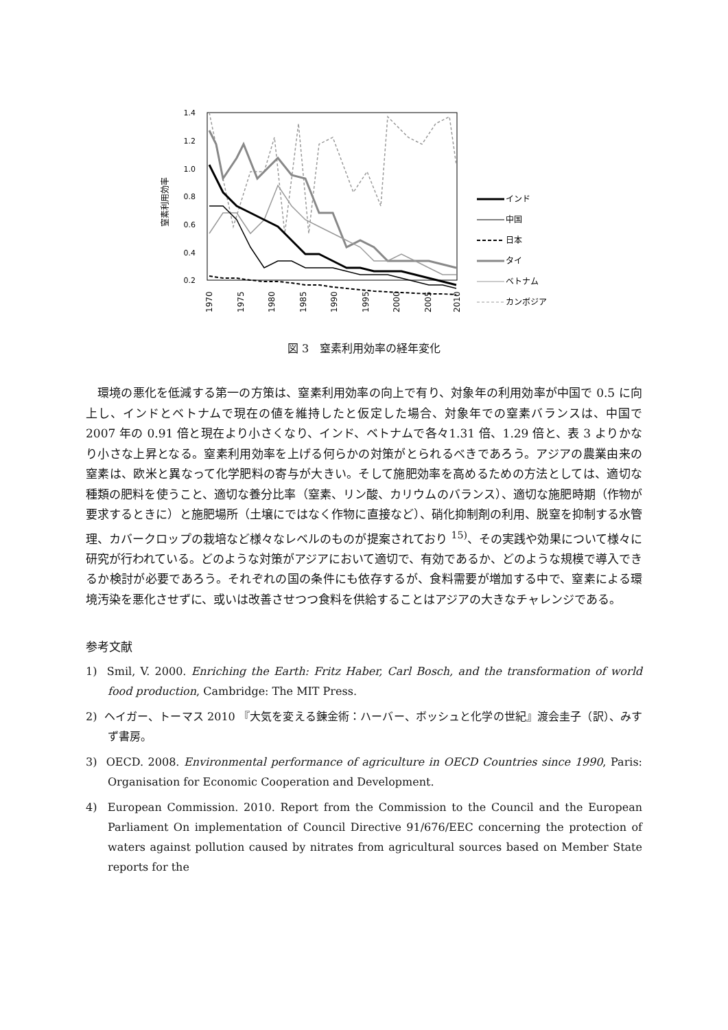窒素利用効率
1.4
1.2
1.0
0.8
0.6
0.4
0.2
1970
1975
1980
1985
1990
1995
2000
2005
2010
インド
中国
日本
タイ
ベトナム
カンボジア
図 3　窒素利用効率の経年変化
環境の悪化を低減する第一の方策は、窒素利用効率の向上で有り、対象年の利用効率が中国で 0.5 に向上し、インドとベトナムで現在の値を維持したと仮定した場合、対象年での窒素バランスは、中国で 2007 年の 0.91 倍と現在より小さくなり、インド、ベトナムで各々1.31 倍、1.29 倍と、表 3 よりかなり小さな上昇となる。窒素利用効率を上げる何らかの対策がとられるべきであろう。アジアの農業由来の窒素は、欧米と異なって化学肥料の寄与が大きい。そして施肥効率を高めるための方法としては、適切な種類の肥料を使うこと、適切な養分比率（窒素、リン酸、カリウムのバランス）、適切な施肥時期（作物が要求するときに）と施肥場所（土壌にではなく作物に直接など）、硝化抑制剤の利用、脱窒を抑制する水管理、カバークロップの栽培など様々なレベルのものが提案されており <sup>15)</sup>、その実践や効果について様々に研究が行われている。どのような対策がアジアにおいて適切で、有効であるか、どのような規模で導入できるか検討が必要であろう。それぞれの国の条件にも依存するが、食料需要が増加する中で、窒素による環境汚染を悪化させずに、或いは改善させつつ食料を供給することはアジアの大きなチャレンジである。
参考文献
1) Smil, V. 2000. Enriching the Earth: Fritz Haber, Carl Bosch, and the transformation of world food production, Cambridge: The MIT Press.
2) ヘイガー、トーマス 2010 『大気を変える錬金術：ハーバー、ボッシュと化学の世紀』渡会圭子（訳）、みすず書房。
3) OECD. 2008. Environmental performance of agriculture in OECD Countries since 1990, Paris: Organisation for Economic Cooperation and Development.
4) European Commission. 2010. Report from the Commission to the Council and the European Parliament On implementation of Council Directive 91/676/EEC concerning the protection of waters against pollution caused by nitrates from agricultural sources based on Member State reports for the